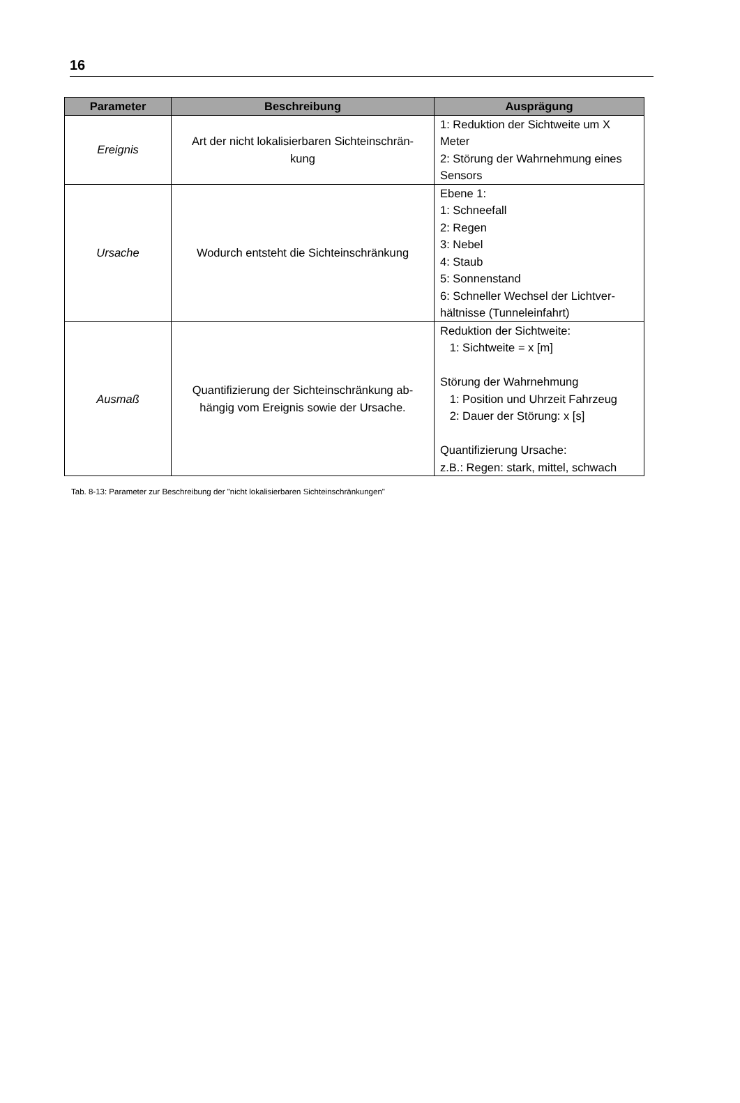16
| Parameter | Beschreibung | Ausprägung |
| --- | --- | --- |
| Ereignis | Art der nicht lokalisierbaren Sichteinschrän- kung | 1: Reduktion der Sichtweite um X Meter 2: Störung der Wahrnehmung eines Sensors |
| Ursache | Wodurch entsteht die Sichteinschränkung | Ebene 1: 1: Schneefall 2: Regen 3: Nebel 4: Staub 5: Sonnenstand 6: Schneller Wechsel der Lichtver- hältnisse (Tunneleinfahrt) |
| Ausmaß | Quantifizierung der Sichteinschränkung ab- hängig vom Ereignis sowie der Ursache. | Reduktion der Sichtweite: 1: Sichtweite = x [m] Störung der Wahrnehmung 1: Position und Uhrzeit Fahrzeug 2: Dauer der Störung: x [s] Quantifizierung Ursache: z.B.: Regen: stark, mittel, schwach |
Tab. 8-13: Parameter zur Beschreibung der "nicht lokalisierbaren Sichteinschränkungen"